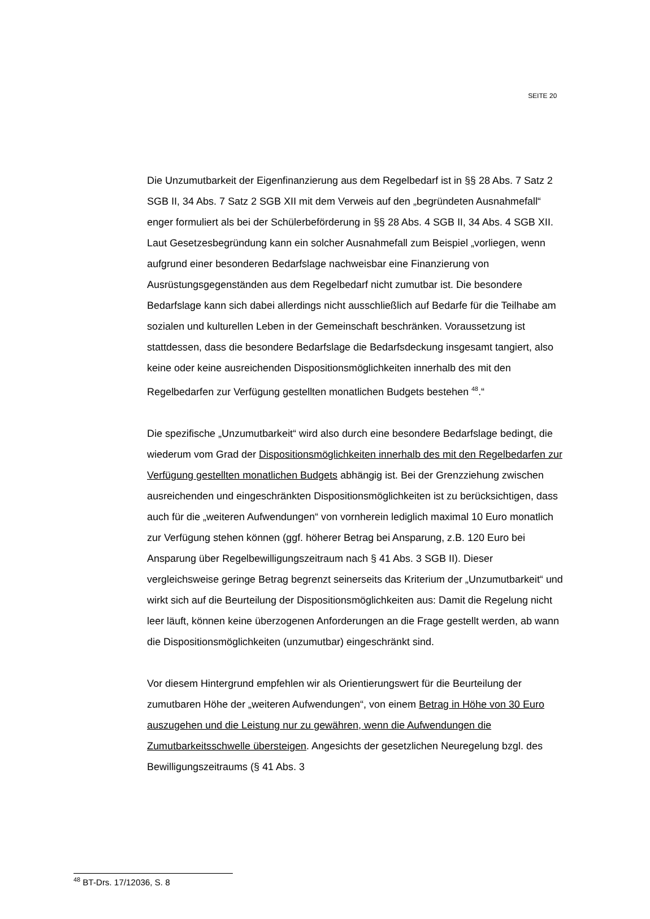SEITE 20
Die Unzumutbarkeit der Eigenfinanzierung aus dem Regelbedarf ist in §§ 28 Abs. 7 Satz 2 SGB II, 34 Abs. 7 Satz 2 SGB XII mit dem Verweis auf den „begründeten Ausnahmefall“ enger formuliert als bei der Schülerbeförderung in §§ 28 Abs. 4 SGB II, 34 Abs. 4 SGB XII. Laut Gesetzesbegründung kann ein solcher Ausnahmefall zum Beispiel „vorliegen, wenn aufgrund einer besonderen Bedarfslage nachweisbar eine Finanzierung von Ausrüstungsgegenständen aus dem Regelbedarf nicht zumutbar ist. Die besondere Bedarfslage kann sich dabei allerdings nicht ausschließlich auf Bedarfe für die Teilhabe am sozialen und kulturellen Leben in der Gemeinschaft beschränken. Voraussetzung ist stattdessen, dass die besondere Bedarfslage die Bedarfsdeckung insgesamt tangiert, also keine oder keine ausreichenden Dispositionsmöglichkeiten innerhalb des mit den Regelbedarfen zur Verfügung gestellten monatlichen Budgets bestehen <sup>48</sup>.“
Die spezifische „Unzumutbarkeit“ wird also durch eine besondere Bedarfslage bedingt, die wiederum vom Grad der Dispositionsmöglichkeiten innerhalb des mit den Regelbedarfen zur Verfügung gestellten monatlichen Budgets abhängig ist. Bei der Grenzziehung zwischen ausreichenden und eingeschränkten Dispositionsmöglichkeiten ist zu berücksichtigen, dass auch für die „weiteren Aufwendungen“ von vornherein lediglich maximal 10 Euro monatlich zur Verfügung stehen können (ggf. höherer Betrag bei Ansparung, z.B. 120 Euro bei Ansparung über Regelbewilligungszeitraum nach § 41 Abs. 3 SGB II). Dieser vergleichsweise geringe Betrag begrenzt seinerseits das Kriterium der „Unzumutbarkeit“ und wirkt sich auf die Beurteilung der Dispositionsmöglichkeiten aus: Damit die Regelung nicht leer läuft, können keine überzogenen Anforderungen an die Frage gestellt werden, ab wann die Dispositionsmöglichkeiten (unzumutbar) eingeschränkt sind.
Vor diesem Hintergrund empfehlen wir als Orientierungswert für die Beurteilung der zumutbaren Höhe der „weiteren Aufwendungen“, von einem Betrag in Höhe von 30 Euro auszugehen und die Leistung nur zu gewähren, wenn die Aufwendungen die Zumutbarkeitsschwelle übersteigen. Angesichts der gesetzlichen Neuregelung bzgl. des Bewilligungszeitraums (§ 41 Abs. 3
<sup>48</sup> BT-Drs. 17/12036, S. 8